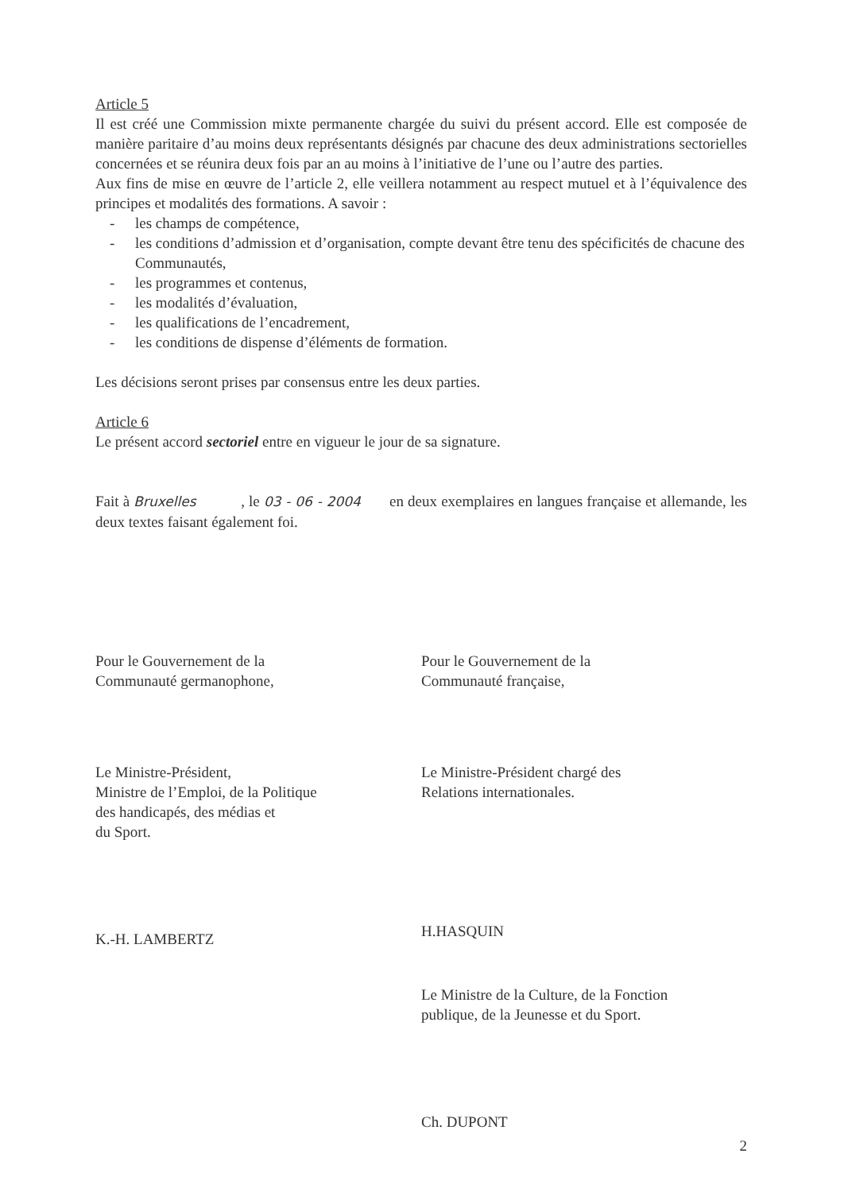Article 5
Il est créé une Commission mixte permanente chargée du suivi du présent accord. Elle est composée de manière paritaire d’au moins deux représentants désignés par chacune des deux administrations sectorielles concernées et se réunira deux fois par an au moins à l’initiative de l’une ou l’autre des parties.
Aux fins de mise en œuvre de l’article 2, elle veillera notamment au respect mutuel et à l’équivalence des principes et modalités des formations. A savoir :
- les champs de compétence,
- les conditions d’admission et d’organisation, compte devant être tenu des spécificités de chacune des Communautés,
- les programmes et contenus,
- les modalités d’évaluation,
- les qualifications de l’encadrement,
- les conditions de dispense d’éléments de formation.
Les décisions seront prises par consensus entre les deux parties.
Article 6
Le présent accord sectoriel entre en vigueur le jour de sa signature.
Fait à Bruxelles , le 03 - 06 - 2004 en deux exemplaires en langues française et allemande, les deux textes faisant également foi.
Pour le Gouvernement de la
Communauté germanophone,
Le Ministre-Président,
Ministre de l’Emploi, de la Politique
des handicapés, des médias et
du Sport.
K.-H. LAMBERTZ
Pour le Gouvernement de la
Communauté française,
Le Ministre-Président chargé des
Relations internationales.
H.HASQUIN
Le Ministre de la Culture, de la Fonction
publique, de la Jeunesse et du Sport.
Ch. DUPONT
2